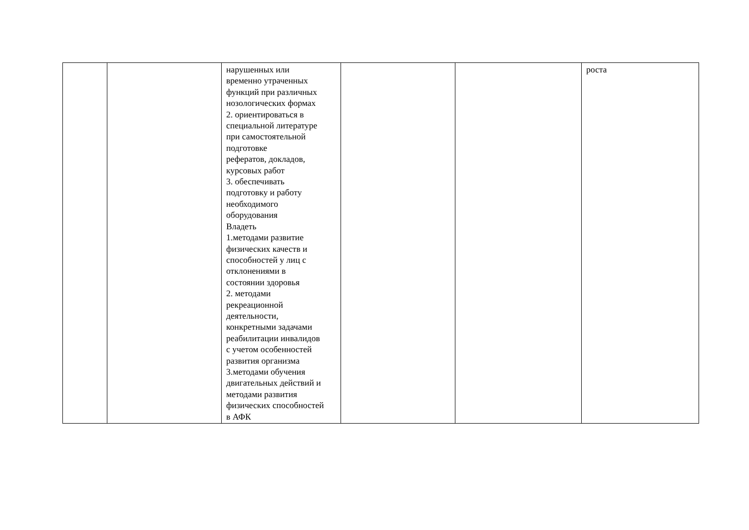| | | нарушенных или временно утраченных функций при различных нозологических формах 2. ориентироваться в специальной литературе при самостоятельной подготовке рефератов, докладов, курсовых работ 3. обеспечивать подготовку и работу необходимого оборудования Владеть 1.методами развитие физических качеств и способностей у лиц с отклонениями в состоянии здоровья 2. методами рекреационной деятельности, конкретными задачами реабилитации инвалидов с учетом особенностей развития организма 3.методами обучения двигательных действий и методами развития физических способностей в АФК | | | роста |